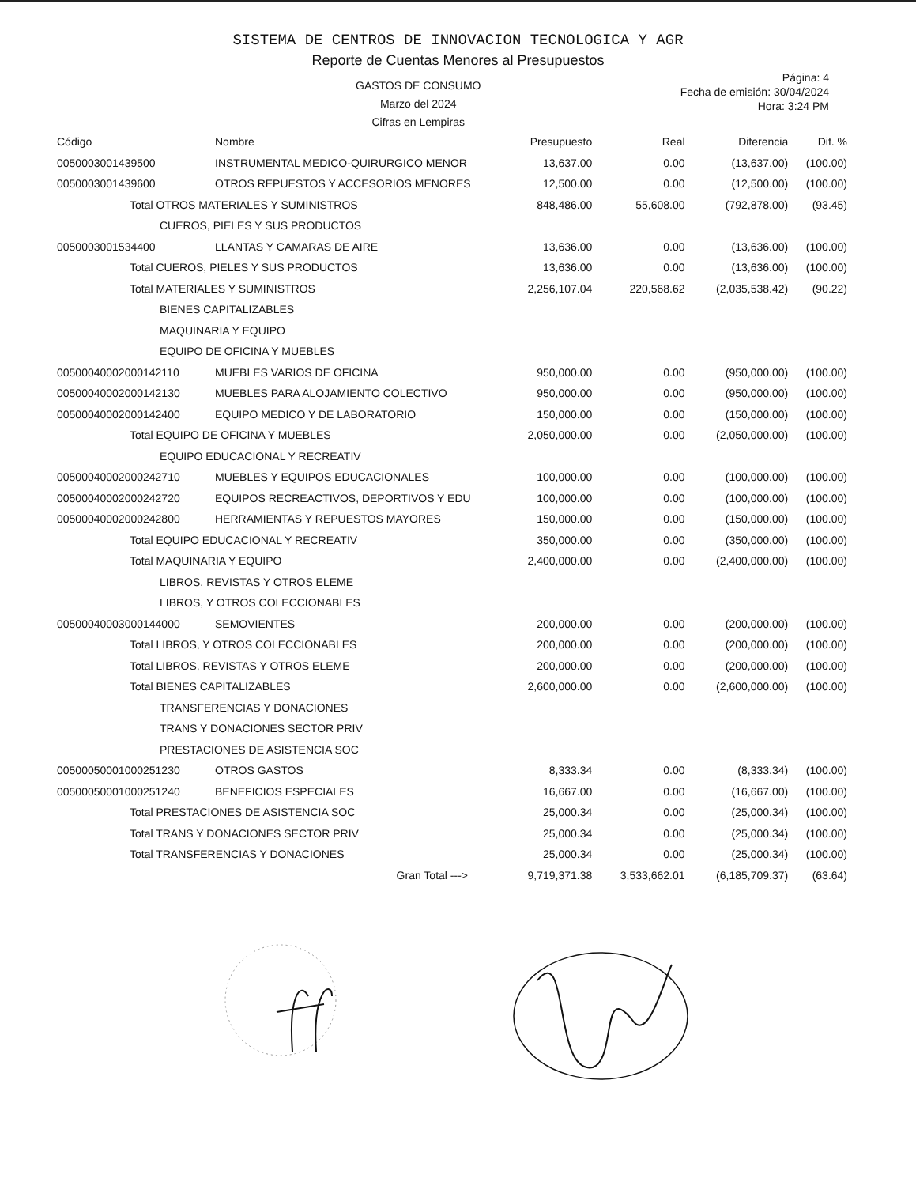SISTEMA DE CENTROS DE INNOVACION TECNOLOGICA Y AGR
Reporte de Cuentas Menores al Presupuestos
GASTOS DE CONSUMO
Marzo del 2024
Cifras en Lempiras
Página: 4
Fecha de emisión: 30/04/2024
Hora: 3:24 PM
| Código | Nombre | Presupuesto | Real | Diferencia | Dif. % |
| --- | --- | --- | --- | --- | --- |
| 0050003001439500 | INSTRUMENTAL MEDICO-QUIRURGICO MENOR | 13,637.00 | 0.00 | (13,637.00) | (100.00) |
| 0050003001439600 | OTROS REPUESTOS Y ACCESORIOS MENORES | 12,500.00 | 0.00 | (12,500.00) | (100.00) |
| Total OTROS MATERIALES Y SUMINISTROS | | 848,486.00 | 55,608.00 | (792,878.00) | (93.45) |
| CUEROS, PIELES Y SUS PRODUCTOS | | | | | |
| 0050003001534400 | LLANTAS Y CAMARAS DE AIRE | 13,636.00 | 0.00 | (13,636.00) | (100.00) |
| Total CUEROS, PIELES Y SUS PRODUCTOS | | 13,636.00 | 0.00 | (13,636.00) | (100.00) |
| Total MATERIALES Y SUMINISTROS | | 2,256,107.04 | 220,568.62 | (2,035,538.42) | (90.22) |
| BIENES CAPITALIZABLES | | | | | |
| MAQUINARIA Y EQUIPO | | | | | |
| EQUIPO DE OFICINA Y MUEBLES | | | | | |
| 00500040002000142110 | MUEBLES VARIOS DE OFICINA | 950,000.00 | 0.00 | (950,000.00) | (100.00) |
| 00500040002000142130 | MUEBLES PARA ALOJAMIENTO COLECTIVO | 950,000.00 | 0.00 | (950,000.00) | (100.00) |
| 00500040002000142400 | EQUIPO MEDICO Y DE LABORATORIO | 150,000.00 | 0.00 | (150,000.00) | (100.00) |
| Total EQUIPO DE OFICINA Y MUEBLES | | 2,050,000.00 | 0.00 | (2,050,000.00) | (100.00) |
| EQUIPO EDUCACIONAL Y RECREATIV | | | | | |
| 00500040002000242710 | MUEBLES Y EQUIPOS EDUCACIONALES | 100,000.00 | 0.00 | (100,000.00) | (100.00) |
| 00500040002000242720 | EQUIPOS RECREACTIVOS, DEPORTIVOS Y EDU | 100,000.00 | 0.00 | (100,000.00) | (100.00) |
| 00500040002000242800 | HERRAMIENTAS Y REPUESTOS MAYORES | 150,000.00 | 0.00 | (150,000.00) | (100.00) |
| Total EQUIPO EDUCACIONAL Y RECREATIV | | 350,000.00 | 0.00 | (350,000.00) | (100.00) |
| Total MAQUINARIA Y EQUIPO | | 2,400,000.00 | 0.00 | (2,400,000.00) | (100.00) |
| LIBROS, REVISTAS Y OTROS ELEME | | | | | |
| LIBROS, Y OTROS COLECCIONABLES | | | | | |
| 00500040003000144000 | SEMOVIENTES | 200,000.00 | 0.00 | (200,000.00) | (100.00) |
| Total LIBROS, Y OTROS COLECCIONABLES | | 200,000.00 | 0.00 | (200,000.00) | (100.00) |
| Total LIBROS, REVISTAS Y OTROS ELEME | | 200,000.00 | 0.00 | (200,000.00) | (100.00) |
| Total BIENES CAPITALIZABLES | | 2,600,000.00 | 0.00 | (2,600,000.00) | (100.00) |
| TRANSFERENCIAS Y DONACIONES | | | | | |
| TRANS Y DONACIONES SECTOR PRIV | | | | | |
| PRESTACIONES DE ASISTENCIA SOC | | | | | |
| 00500050001000251230 | OTROS GASTOS | 8,333.34 | 0.00 | (8,333.34) | (100.00) |
| 00500050001000251240 | BENEFICIOS ESPECIALES | 16,667.00 | 0.00 | (16,667.00) | (100.00) |
| Total PRESTACIONES DE ASISTENCIA SOC | | 25,000.34 | 0.00 | (25,000.34) | (100.00) |
| Total TRANS Y DONACIONES SECTOR PRIV | | 25,000.34 | 0.00 | (25,000.34) | (100.00) |
| Total TRANSFERENCIAS Y DONACIONES | | 25,000.34 | 0.00 | (25,000.34) | (100.00) |
| Gran Total ---> | | 9,719,371.38 | 3,533,662.01 | (6,185,709.37) | (63.64) |